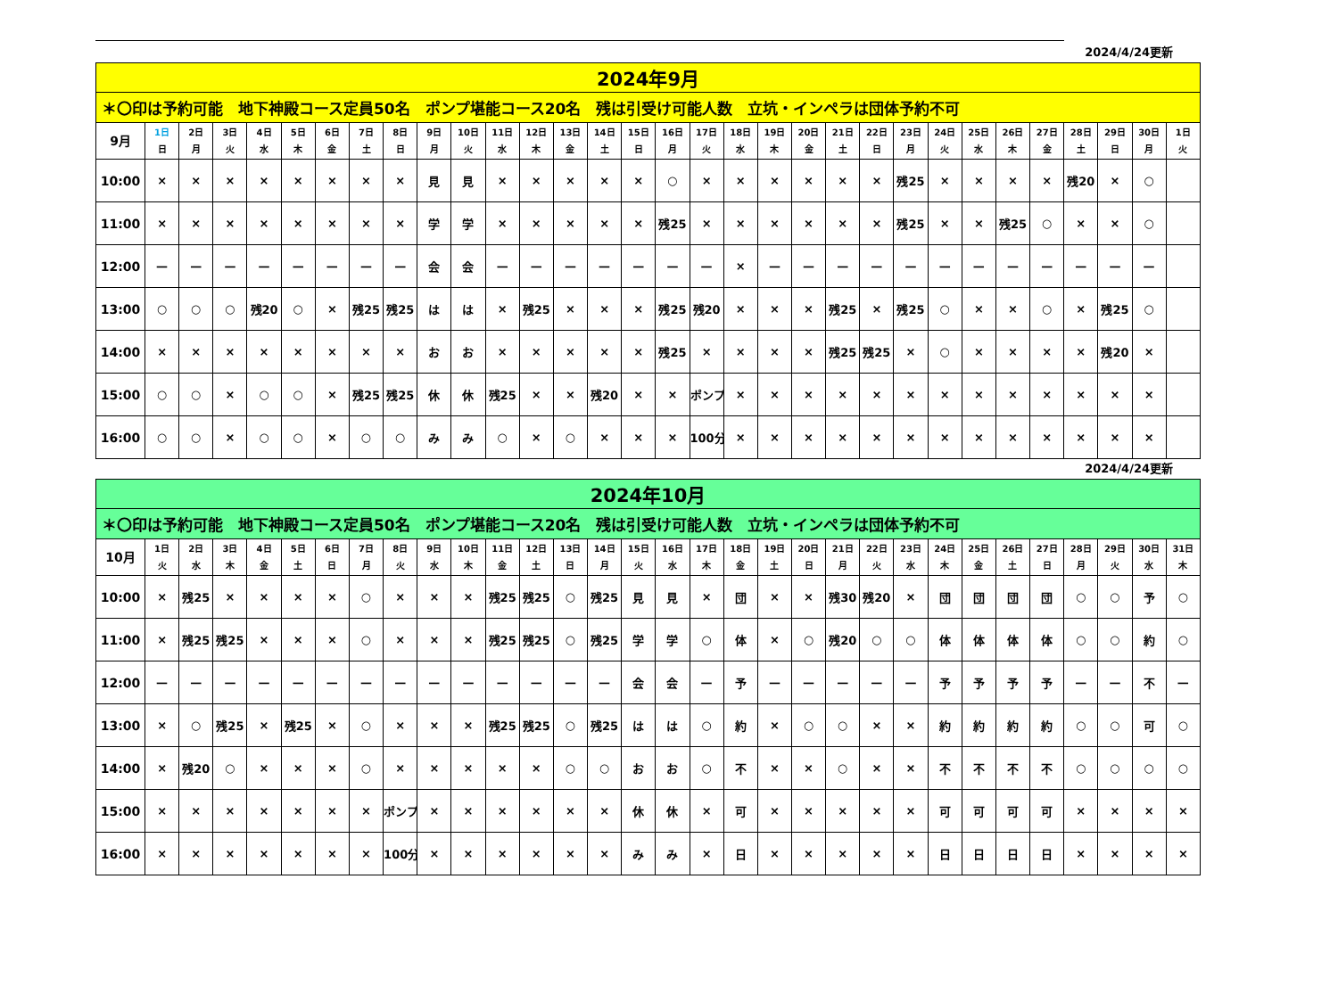2024/4/24更新
| 2024年9月 | | | | | | | | | | | | | | | | | | | | | | | | | | | | | | | |
| ＊〇印は予約可能 地下神殿コース定員50名 ポンプ堪能コース20名 残は引受け可能人数 立坑・インペラは団体予約不可 | | | | | | | | | | | | | | | | | | | | | | | | | | | | | | | |
| 9月 | 1日 日 | 2日 月 | 3日 火 | 4日 水 | 5日 木 | 6日 金 | 7日 土 | 8日 日 | 9日 月 | 10日 火 | 11日 水 | 12日 木 | 13日 金 | 14日 土 | 15日 日 | 16日 月 | 17日 火 | 18日 水 | 19日 木 | 20日 金 | 21日 土 | 22日 日 | 23日 月 | 24日 火 | 25日 水 | 26日 木 | 27日 金 | 28日 土 | 29日 日 | 30日 月 | 1日 火 |
| 10:00 | × | × | × | × | × | × | × | × | 見 | 見 | × | × | × | × | × | ○ | × | × | × | × | × | × | 残25 | × | × | × | × | 残20 | × | ○ | |
| 11:00 | × | × | × | × | × | × | × | × | 学 | 学 | × | × | × | × | × | 残25 | × | × | × | × | × | × | 残25 | × | × | 残25 | ○ | × | × | ○ | |
| 12:00 | — | — | — | — | — | — | — | — | 会 | 会 | — | — | — | — | — | — | — | × | — | — | — | — | — | — | — | — | — | — | — | — | |
| 13:00 | ○ | ○ | ○ | 残20 | ○ | × | 残25 | 残25 | は | は | × | 残25 | × | × | × | 残25 | 残20 | × | × | × | 残25 | × | 残25 | ○ | × | × | ○ | × | 残25 | ○ | |
| 14:00 | × | × | × | × | × | × | × | × | お | お | × | × | × | × | × | 残25 | × | × | × | × | 残25 | 残25 | × | ○ | × | × | × | × | 残20 | × | |
| 15:00 | ○ | ○ | × | ○ | ○ | × | 残25 | 残25 | 休 | 休 | 残25 | × | × | 残20 | × | × | ポンプ | × | × | × | × | × | × | × | × | × | × | × | × | × | |
| 16:00 | ○ | ○ | × | ○ | ○ | × | ○ | ○ | み | み | ○ | × | ○ | × | × | × | 100分 | × | × | × | × | × | × | × | × | × | × | × | × | × | |
2024/4/24更新
| 2024年10月 | | | | | | | | | | | | | | | | | | | | | | | | | | | | | | | |
| ＊〇印は予約可能 地下神殿コース定員50名 ポンプ堪能コース20名 残は引受け可能人数 立坑・インペラは団体予約不可 | | | | | | | | | | | | | | | | | | | | | | | | | | | | | | | |
| 10月 | 1日 火 | 2日 水 | 3日 木 | 4日 金 | 5日 土 | 6日 日 | 7日 月 | 8日 火 | 9日 水 | 10日 木 | 11日 金 | 12日 土 | 13日 日 | 14日 月 | 15日 火 | 16日 水 | 17日 木 | 18日 金 | 19日 土 | 20日 日 | 21日 月 | 22日 火 | 23日 水 | 24日 木 | 25日 金 | 26日 土 | 27日 日 | 28日 月 | 29日 火 | 30日 水 | 31日 木 |
| 10:00 | × | 残25 | × | × | × | × | ○ | × | × | × | 残25 | 残25 | ○ | 残25 | 見 | 見 | × | 団 | × | × | 残30 | 残20 | × | 団 | 団 | 団 | 団 | ○ | ○ | 予 | ○ |
| 11:00 | × | 残25 | 残25 | × | × | × | ○ | × | × | × | 残25 | 残25 | ○ | 残25 | 学 | 学 | ○ | 体 | × | ○ | 残20 | ○ | ○ | 体 | 体 | 体 | 体 | ○ | ○ | 約 | ○ |
| 12:00 | — | — | — | — | — | — | — | — | — | — | — | — | — | — | 会 | 会 | — | 予 | — | — | — | — | — | 予 | 予 | 予 | 予 | — | — | 不 | — |
| 13:00 | × | ○ | 残25 | × | 残25 | × | ○ | × | × | × | 残25 | 残25 | ○ | 残25 | は | は | ○ | 約 | × | ○ | ○ | × | × | 約 | 約 | 約 | 約 | ○ | ○ | 可 | ○ |
| 14:00 | × | 残20 | ○ | × | × | × | ○ | × | × | × | × | × | ○ | ○ | お | お | ○ | 不 | × | × | ○ | × | × | 不 | 不 | 不 | 不 | ○ | ○ | ○ | ○ |
| 15:00 | × | × | × | × | × | × | × | ポンプ | × | × | × | × | × | × | 休 | 休 | × | 可 | × | × | × | × | × | 可 | 可 | 可 | 可 | × | × | × | × |
| 16:00 | × | × | × | × | × | × | × | 100分 | × | × | × | × | × | × | み | み | × | 日 | × | × | × | × | × | 日 | 日 | 日 | 日 | × | × | × | × |